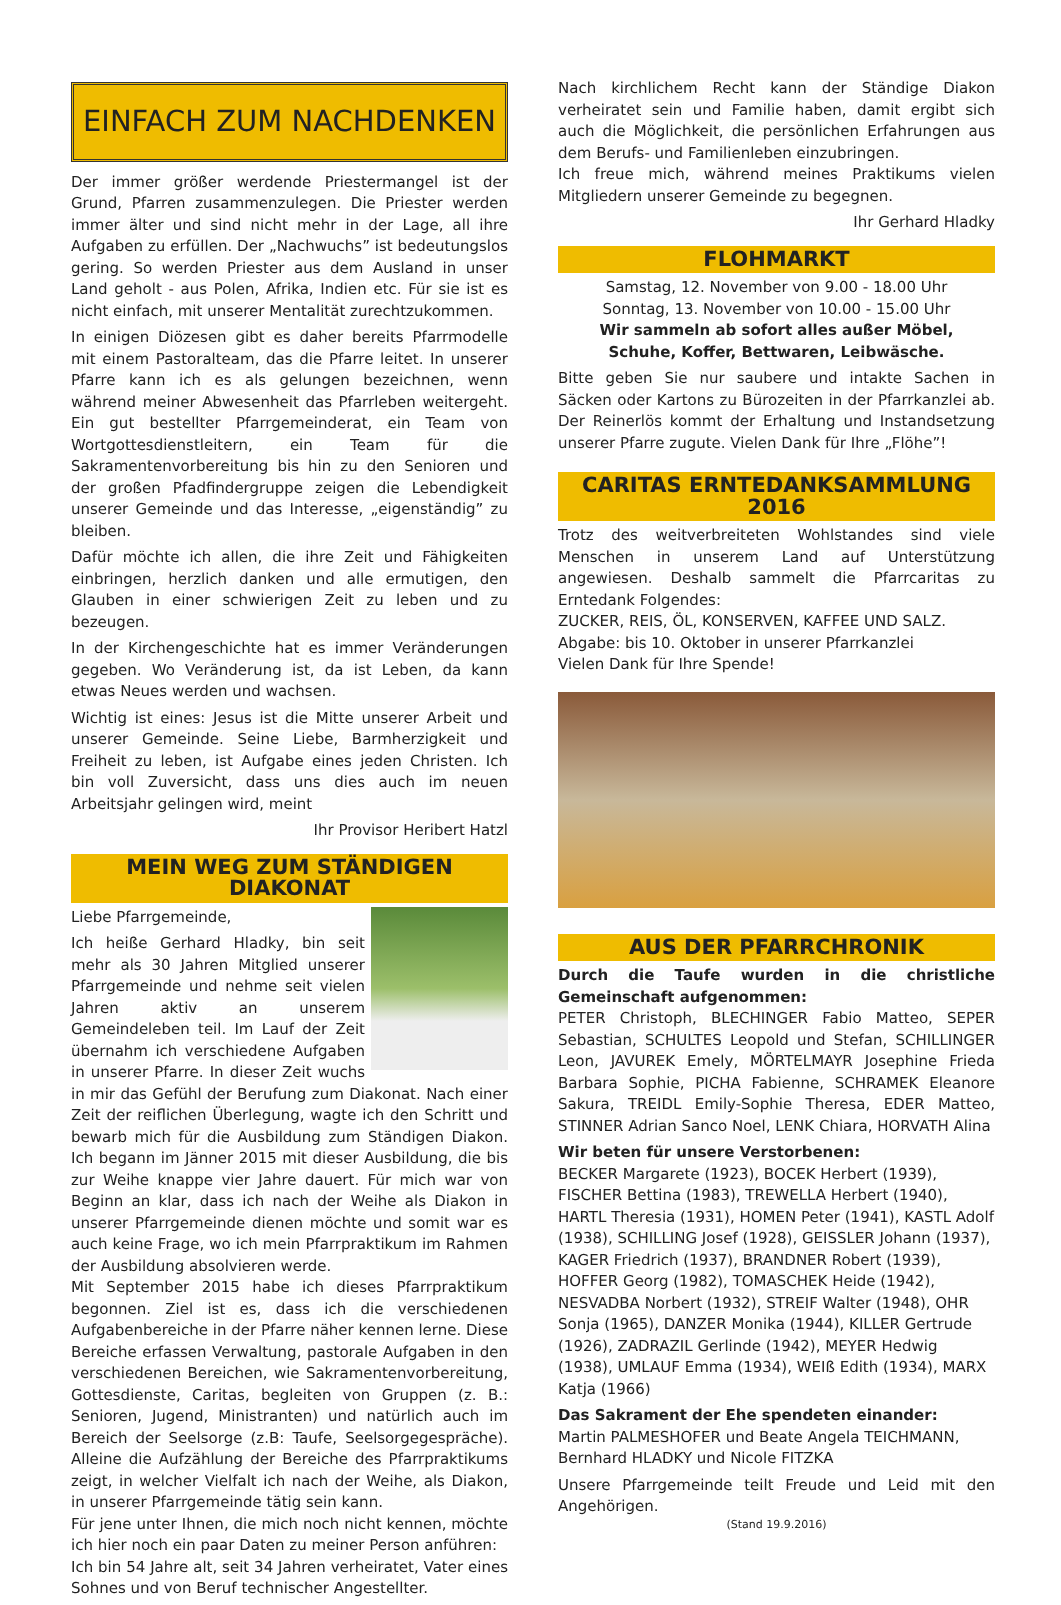EINFACH ZUM NACHDENKEN
Der immer größer werdende Priestermangel ist der Grund, Pfarren zusammenzulegen. Die Priester werden immer älter und sind nicht mehr in der Lage, all ihre Aufgaben zu erfüllen. Der „Nachwuchs” ist bedeutungslos gering. So werden Priester aus dem Ausland in unser Land geholt - aus Polen, Afrika, Indien etc. Für sie ist es nicht einfach, mit unserer Mentalität zurechtzukommen.
In einigen Diözesen gibt es daher bereits Pfarrmodelle mit einem Pastoralteam, das die Pfarre leitet. In unserer Pfarre kann ich es als gelungen bezeichnen, wenn während meiner Abwesenheit das Pfarrleben weitergeht. Ein gut bestellter Pfarrgemeinderat, ein Team von Wortgottesdienstleitern, ein Team für die Sakramentenvorbereitung bis hin zu den Senioren und der großen Pfadfindergruppe zeigen die Lebendigkeit unserer Gemeinde und das Interesse, „eigenständig” zu bleiben.
Dafür möchte ich allen, die ihre Zeit und Fähigkeiten einbringen, herzlich danken und alle ermutigen, den Glauben in einer schwierigen Zeit zu leben und zu bezeugen.
In der Kirchengeschichte hat es immer Veränderungen gegeben. Wo Veränderung ist, da ist Leben, da kann etwas Neues werden und wachsen.
Wichtig ist eines: Jesus ist die Mitte unserer Arbeit und unserer Gemeinde. Seine Liebe, Barmherzigkeit und Freiheit zu leben, ist Aufgabe eines jeden Christen. Ich bin voll Zuversicht, dass uns dies auch im neuen Arbeitsjahr gelingen wird, meint
Ihr Provisor Heribert Hatzl
MEIN WEG ZUM STÄNDIGEN DIAKONAT
Liebe Pfarrgemeinde,
Ich heiße Gerhard Hladky, bin seit mehr als 30 Jahren Mitglied unserer Pfarrgemeinde und nehme seit vielen Jahren aktiv an unserem Gemeindeleben teil. Im Lauf der Zeit übernahm ich verschiedene Aufgaben in unserer Pfarre. In dieser Zeit wuchs in mir das Gefühl der Berufung zum Diakonat. Nach einer Zeit der reiflichen Überlegung, wagte ich den Schritt und bewarb mich für die Ausbildung zum Ständigen Diakon. Ich begann im Jänner 2015 mit dieser Ausbildung, die bis zur Weihe knappe vier Jahre dauert. Für mich war von Beginn an klar, dass ich nach der Weihe als Diakon in unserer Pfarrgemeinde dienen möchte und somit war es auch keine Frage, wo ich mein Pfarrpraktikum im Rahmen der Ausbildung absolvieren werde.
Mit September 2015 habe ich dieses Pfarrpraktikum begonnen. Ziel ist es, dass ich die verschiedenen Aufgabenbereiche in der Pfarre näher kennen lerne. Diese Bereiche erfassen Verwaltung, pastorale Aufgaben in den verschiedenen Bereichen, wie Sakramentenvorbereitung, Gottesdienste, Caritas, begleiten von Gruppen (z. B.: Senioren, Jugend, Ministranten) und natürlich auch im Bereich der Seelsorge (z.B: Taufe, Seelsorgegespräche). Alleine die Aufzählung der Bereiche des Pfarrpraktikums zeigt, in welcher Vielfalt ich nach der Weihe, als Diakon, in unserer Pfarrgemeinde tätig sein kann.
Für jene unter Ihnen, die mich noch nicht kennen, möchte ich hier noch ein paar Daten zu meiner Person anführen:
Ich bin 54 Jahre alt, seit 34 Jahren verheiratet, Vater eines Sohnes und von Beruf technischer Angestellter.
Nach kirchlichem Recht kann der Ständige Diakon verheiratet sein und Familie haben, damit ergibt sich auch die Möglichkeit, die persönlichen Erfahrungen aus dem Berufs- und Familienleben einzubringen.
Ich freue mich, während meines Praktikums vielen Mitgliedern unserer Gemeinde zu begegnen.
Ihr Gerhard Hladky
FLOHMARKT
Samstag, 12. November von 9.00 - 18.00 Uhr
Sonntag, 13. November von 10.00 - 15.00 Uhr
Wir sammeln ab sofort alles außer Möbel,
Schuhe, Koffer, Bettwaren, Leibwäsche.
Bitte geben Sie nur saubere und intakte Sachen in Säcken oder Kartons zu Bürozeiten in der Pfarrkanzlei ab. Der Reinerlös kommt der Erhaltung und Instandsetzung unserer Pfarre zugute. Vielen Dank für Ihre „Flöhe”!
CARITAS ERNTEDANKSAMMLUNG 2016
Trotz des weitverbreiteten Wohlstandes sind viele Menschen in unserem Land auf Unterstützung angewiesen. Deshalb sammelt die Pfarrcaritas zu Erntedank Folgendes:
ZUCKER, REIS, ÖL, KONSERVEN, KAFFEE UND SALZ.
Abgabe: bis 10. Oktober in unserer Pfarrkanzlei
Vielen Dank für Ihre Spende!
AUS DER PFARRCHRONIK
Durch die Taufe wurden in die christliche Gemeinschaft aufgenommen:
PETER Christoph, BLECHINGER Fabio Matteo, SEPER Sebastian, SCHULTES Leopold und Stefan, SCHILLINGER Leon, JAVUREK Emely, MÖRTELMAYR Josephine Frieda Barbara Sophie, PICHA Fabienne, SCHRAMEK Eleanore Sakura, TREIDL Emily-Sophie Theresa, EDER Matteo, STINNER Adrian Sanco Noel, LENK Chiara, HORVATH Alina
Wir beten für unsere Verstorbenen:
BECKER Margarete (1923), BOCEK Herbert (1939), FISCHER Bettina (1983), TREWELLA Herbert (1940), HARTL Theresia (1931), HOMEN Peter (1941), KASTL Adolf (1938), SCHILLING Josef (1928), GEISSLER Johann (1937), KAGER Friedrich (1937), BRANDNER Robert (1939), HOFFER Georg (1982), TOMASCHEK Heide (1942), NESVADBA Norbert (1932), STREIF Walter (1948), OHR Sonja (1965), DANZER Monika (1944), KILLER Gertrude (1926), ZADRAZIL Gerlinde (1942), MEYER Hedwig (1938), UMLAUF Emma (1934), WEIß Edith (1934), MARX Katja (1966)
Das Sakrament der Ehe spendeten einander:
Martin PALMESHOFER und Beate Angela TEICHMANN, Bernhard HLADKY und Nicole FITZKA
Unsere Pfarrgemeinde teilt Freude und Leid mit den Angehörigen.
(Stand 19.9.2016)